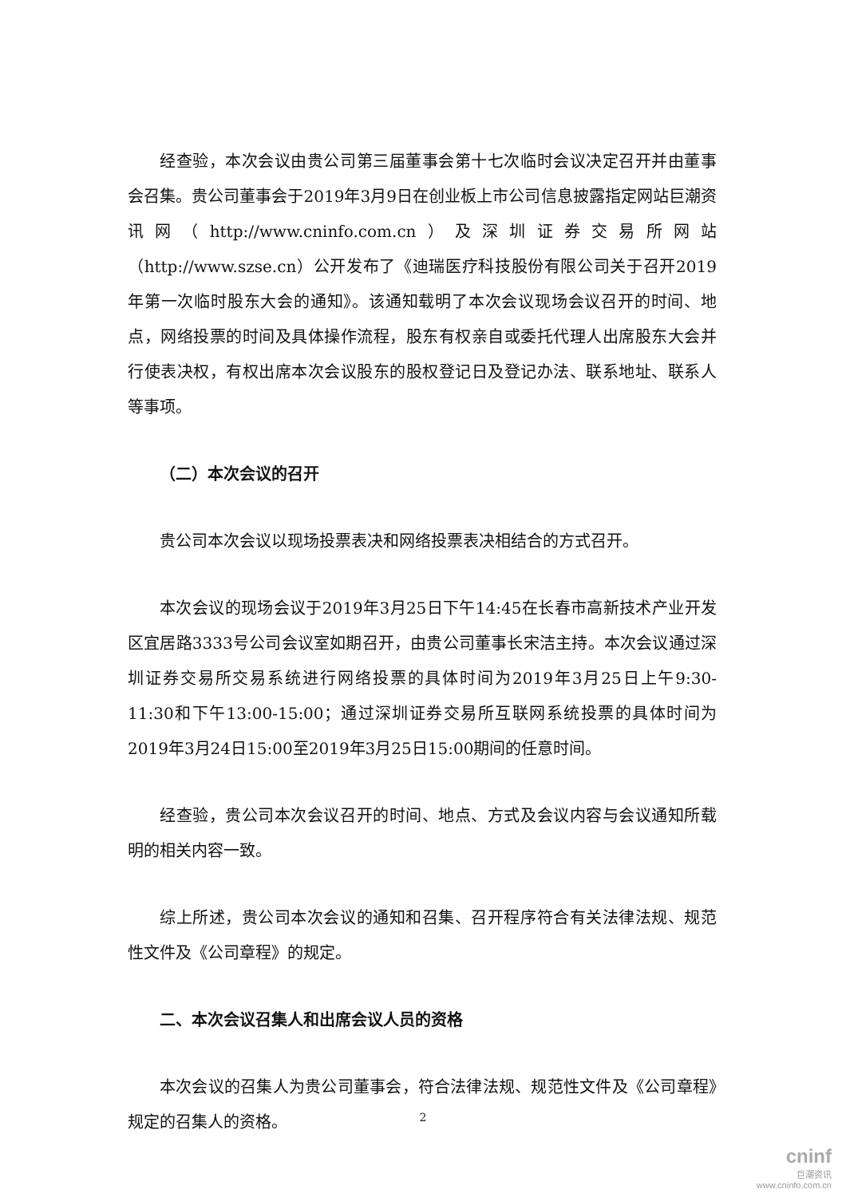经查验，本次会议由贵公司第三届董事会第十七次临时会议决定召开并由董事会召集。贵公司董事会于2019年3月9日在创业板上市公司信息披露指定网站巨潮资讯网（http://www.cninfo.com.cn）及深圳证券交易所网站（http://www.szse.cn）公开发布了《迪瑞医疗科技股份有限公司关于召开2019年第一次临时股东大会的通知》。该通知载明了本次会议现场会议召开的时间、地点，网络投票的时间及具体操作流程，股东有权亲自或委托代理人出席股东大会并行使表决权，有权出席本次会议股东的股权登记日及登记办法、联系地址、联系人等事项。
（二）本次会议的召开
贵公司本次会议以现场投票表决和网络投票表决相结合的方式召开。
本次会议的现场会议于2019年3月25日下午14:45在长春市高新技术产业开发区宜居路3333号公司会议室如期召开，由贵公司董事长宋洁主持。本次会议通过深圳证券交易所交易系统进行网络投票的具体时间为2019年3月25日上午9:30-11:30和下午13:00-15:00；通过深圳证券交易所互联网系统投票的具体时间为2019年3月24日15:00至2019年3月25日15:00期间的任意时间。
经查验，贵公司本次会议召开的时间、地点、方式及会议内容与会议通知所载明的相关内容一致。
综上所述，贵公司本次会议的通知和召集、召开程序符合有关法律法规、规范性文件及《公司章程》的规定。
二、本次会议召集人和出席会议人员的资格
本次会议的召集人为贵公司董事会，符合法律法规、规范性文件及《公司章程》规定的召集人的资格。
2
cninf
巨潮资讯
www.cninfo.com.cn